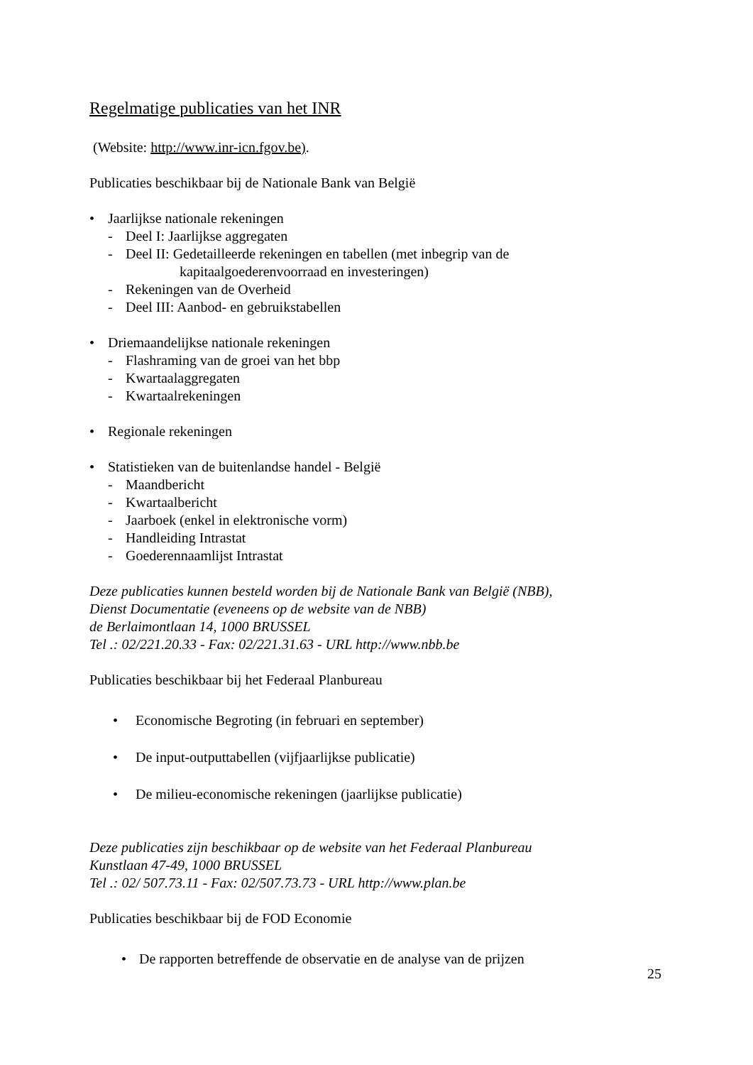Regelmatige publicaties van het INR
(Website: http://www.inr-icn.fgov.be).
Publicaties beschikbaar bij de Nationale Bank van België
• Jaarlijkse nationale rekeningen
- Deel I: Jaarlijkse aggregaten
- Deel II: Gedetailleerde rekeningen en tabellen (met inbegrip van de
kapitaalgoederenvoorraad en investeringen)
- Rekeningen van de Overheid
- Deel III: Aanbod- en gebruikstabellen
• Driemaandelijkse nationale rekeningen
- Flashraming van de groei van het bbp
- Kwartaalaggregaten
- Kwartaalrekeningen
• Regionale rekeningen
• Statistieken van de buitenlandse handel - België
- Maandbericht
- Kwartaalbericht
- Jaarboek (enkel in elektronische vorm)
- Handleiding Intrastat
- Goederennaamlijst Intrastat
Deze publicaties kunnen besteld worden bij de Nationale Bank van België (NBB),
Dienst Documentatie (eveneens op de website van de NBB)
de Berlaimontlaan 14, 1000 BRUSSEL
Tel .: 02/221.20.33 - Fax: 02/221.31.63 - URL http://www.nbb.be
Publicaties beschikbaar bij het Federaal Planbureau
• Economische Begroting (in februari en september)
• De input-outputtabellen (vijfjaarlijkse publicatie)
• De milieu-economische rekeningen (jaarlijkse publicatie)
Deze publicaties zijn beschikbaar op de website van het Federaal Planbureau
Kunstlaan 47-49, 1000 BRUSSEL
Tel .: 02/ 507.73.11 - Fax: 02/507.73.73 - URL http://www.plan.be
Publicaties beschikbaar bij de FOD Economie
• De rapporten betreffende de observatie en de analyse van de prijzen
25